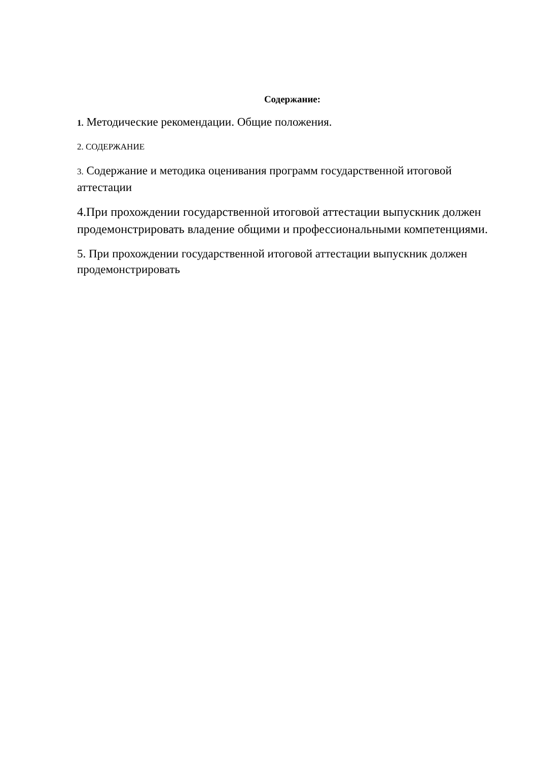Содержание:
1. Методические рекомендации. Общие положения.
2. СОДЕРЖАНИЕ
3. Содержание и методика оценивания программ государственной итоговой аттестации
4.При прохождении государственной итоговой аттестации выпускник должен продемонстрировать владение общими и профессиональными компетенциями.
5. При прохождении государственной итоговой аттестации выпускник должен продемонстрировать